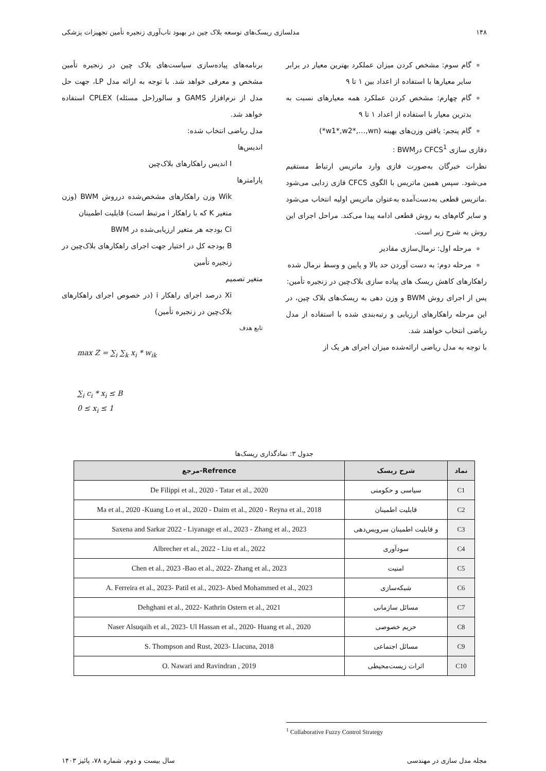۱۴۸ مدلسازی ریسک‌های توسعه بلاک چین در بهبود تاب‌آوری زنجیره تأمین تجهیزات پزشکی
گام سوم: مشخص کردن میزان عملکرد بهترین معیار در برابر سایر معیارها با استفاده از اعداد بین ۱ تا ۹
گام چهارم: مشخص کردن عملکرد همه معیارهای نسبت به بدترین معیار با استفاده از اعداد ۱ تا ۹
گام پنجم: یافتن وزن‌های بهینه (w1*,w2*,…,wn*)
دفازی سازی CFCS<sup>1</sup> درBWM :
نظرات خبرگان به‌صورت فازی وارد ماتریس ارتباط مستقیم می‌شود. سپس همین ماتریس با الگوی CFCS فازی زدایی می‌شود .ماتریس قطعی به‌دست‌آمده به‌عنوان ماتریس اولیه انتخاب می‌شود و سایر گام‌های به روش قطعی ادامه پیدا می‌کند. مراحل اجرای این روش به شرح زیر است.
مرحله اول: نرمال‌سازی مقادیر
مرحله دوم: به دست آوردن حد بالا و پایین و وسط نرمال شده
راهکارهای کاهش ریسک های پیاده سازی بلاک‌چین در زنجیره تأمین:
پس از اجرای روش BWM و وزن دهی به ریسک‌های بلاک چین، در این مرحله راهکارهای ارزیابی و رتبه‌بندی شده با استفاده از مدل ریاضی انتخاب خواهند شد.
با توجه به مدل ریاضی ارائه‌شده میزان اجرای هر یک از
برنامه‌های پیاده‌سازی سیاست‌های بلاک چین در زنجیره تأمین مشخص و معرفی خواهد شد. با توجه به ارائه مدل LP، جهت حل مدل از نرم‌افزار GAMS و سالور(حل مسئله) CPLEX استفاده خواهد شد.
مدل ریاضی انتخاب شده:
اندیس‌ها
I اندیس راهکارهای بلاک‌چین
پارامترها
Wik وزن راهکارهای مشخص‌شده درروش BWM (وزن متغیر K که با راهکار i مرتبط است) قابلیت اطمینان
Ci بودجه هر متغیر ارزیابی‌شده در BWM
B بودجه کل در اختیار جهت اجرای راهکارهای بلاک‌چین در زنجیره تأمین
متغیر تصمیم
Xi درصد اجرای راهکار i (در خصوص اجرای راهکارهای بلاک‌چین در زنجیره تأمین)
تابع هدف
max Z = ∑<sub>i</sub> ∑<sub>k</sub> x<sub>i</sub> * w<sub>ik</sub>
∑<sub>i</sub> c<sub>i</sub> * x<sub>i</sub> ≤ B
0 ≤ x<sub>i</sub> ≤ 1
جدول ۳: نمادگذاری ریسک‌ها
| نماد | شرح ریسک | Refrence-مرجع |
| --- | --- | --- |
| C1 | سیاسی و حکومتی | De Filippi et al., 2020 - Tatar et al., 2020 |
| C2 | قابلیت اطمینان | Ma et al., 2020 -Kuang Lo et al., 2020 - Daim et al., 2020 - Reyna et al., 2018 |
| C3 | و قابلیت اطمینان سرویس‌دهی | Saxena and Sarkar 2022 - Liyanage et al., 2023 - Zhang et al., 2023 |
| C4 | سودآوری | Albrecher et al., 2022 - Liu et al., 2022 |
| C5 | امنیت | Chen et al., 2023 -Bao et al., 2022- Zhang et al., 2023 |
| C6 | شبکه‌سازی | A. Ferreira et al., 2023- Patil et al., 2023- Abed Mohammed et al., 2023 |
| C7 | مسائل سازمانی | Dehghani et al., 2022- Kathrin Ostern et al., 2021 |
| C8 | حریم خصوصی | Naser Alsuqaih et al., 2023- Ul Hassan et al., 2020- Huang et al., 2020 |
| C9 | مسائل اجتماعی | S. Thompson and Rust, 2023- Llacuna, 2018 |
| C10 | اثرات زیست‌محیطی | O. Nawari and Ravindran , 2019 |
<sup>1</sup> Collaborative Fuzzy Control Strategy
مجله مدل سازی در مهندسی سال بیست و دوم، شماره ۷۸، پائیز ۱۴۰۳